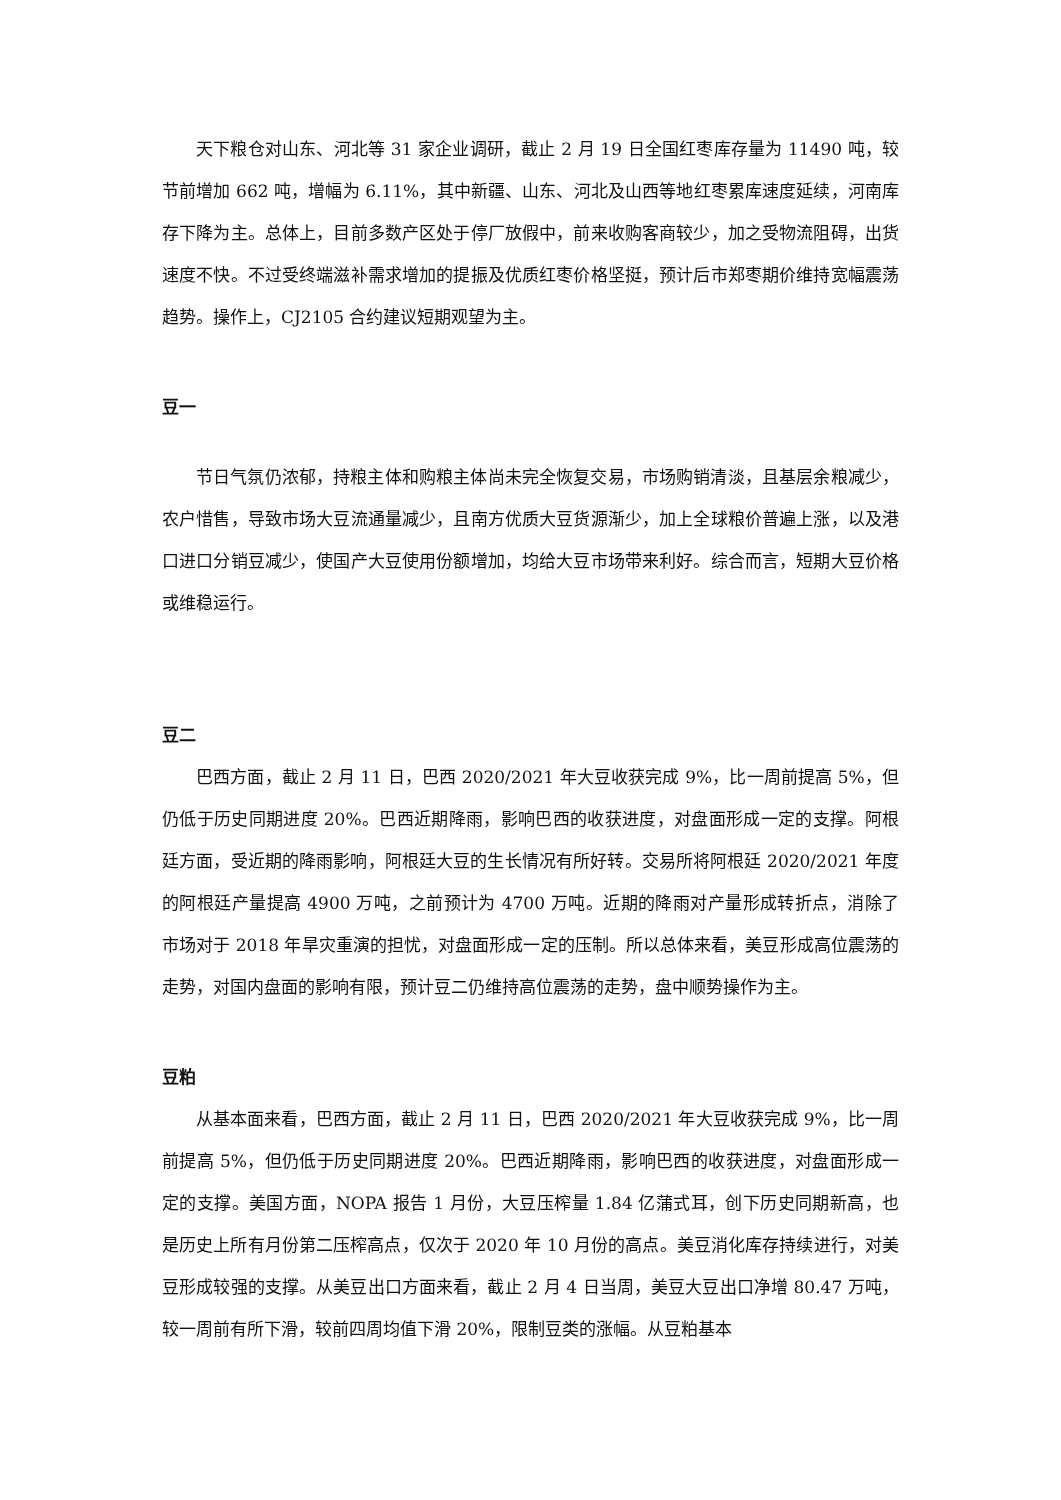天下粮仓对山东、河北等 31 家企业调研，截止 2 月 19 日全国红枣库存量为 11490 吨，较节前增加 662 吨，增幅为 6.11%，其中新疆、山东、河北及山西等地红枣累库速度延续，河南库存下降为主。总体上，目前多数产区处于停厂放假中，前来收购客商较少，加之受物流阻碍，出货速度不快。不过受终端滋补需求增加的提振及优质红枣价格坚挺，预计后市郑枣期价维持宽幅震荡趋势。操作上，CJ2105 合约建议短期观望为主。
豆一
节日气氛仍浓郁，持粮主体和购粮主体尚未完全恢复交易，市场购销清淡，且基层余粮减少，农户惜售，导致市场大豆流通量减少，且南方优质大豆货源渐少，加上全球粮价普遍上涨，以及港口进口分销豆减少，使国产大豆使用份额增加，均给大豆市场带来利好。综合而言，短期大豆价格或维稳运行。
豆二
巴西方面，截止 2 月 11 日，巴西 2020/2021 年大豆收获完成 9%，比一周前提高 5%，但仍低于历史同期进度 20%。巴西近期降雨，影响巴西的收获进度，对盘面形成一定的支撑。阿根廷方面，受近期的降雨影响，阿根廷大豆的生长情况有所好转。交易所将阿根廷 2020/2021 年度的阿根廷产量提高 4900 万吨，之前预计为 4700 万吨。近期的降雨对产量形成转折点，消除了市场对于 2018 年旱灾重演的担忧，对盘面形成一定的压制。所以总体来看，美豆形成高位震荡的走势，对国内盘面的影响有限，预计豆二仍维持高位震荡的走势，盘中顺势操作为主。
豆粕
从基本面来看，巴西方面，截止 2 月 11 日，巴西 2020/2021 年大豆收获完成 9%，比一周前提高 5%，但仍低于历史同期进度 20%。巴西近期降雨，影响巴西的收获进度，对盘面形成一定的支撑。美国方面，NOPA 报告 1 月份，大豆压榨量 1.84 亿蒲式耳，创下历史同期新高，也是历史上所有月份第二压榨高点，仅次于 2020 年 10 月份的高点。美豆消化库存持续进行，对美豆形成较强的支撑。从美豆出口方面来看，截止 2 月 4 日当周，美豆大豆出口净增 80.47 万吨，较一周前有所下滑，较前四周均值下滑 20%，限制豆类的涨幅。从豆粕基本